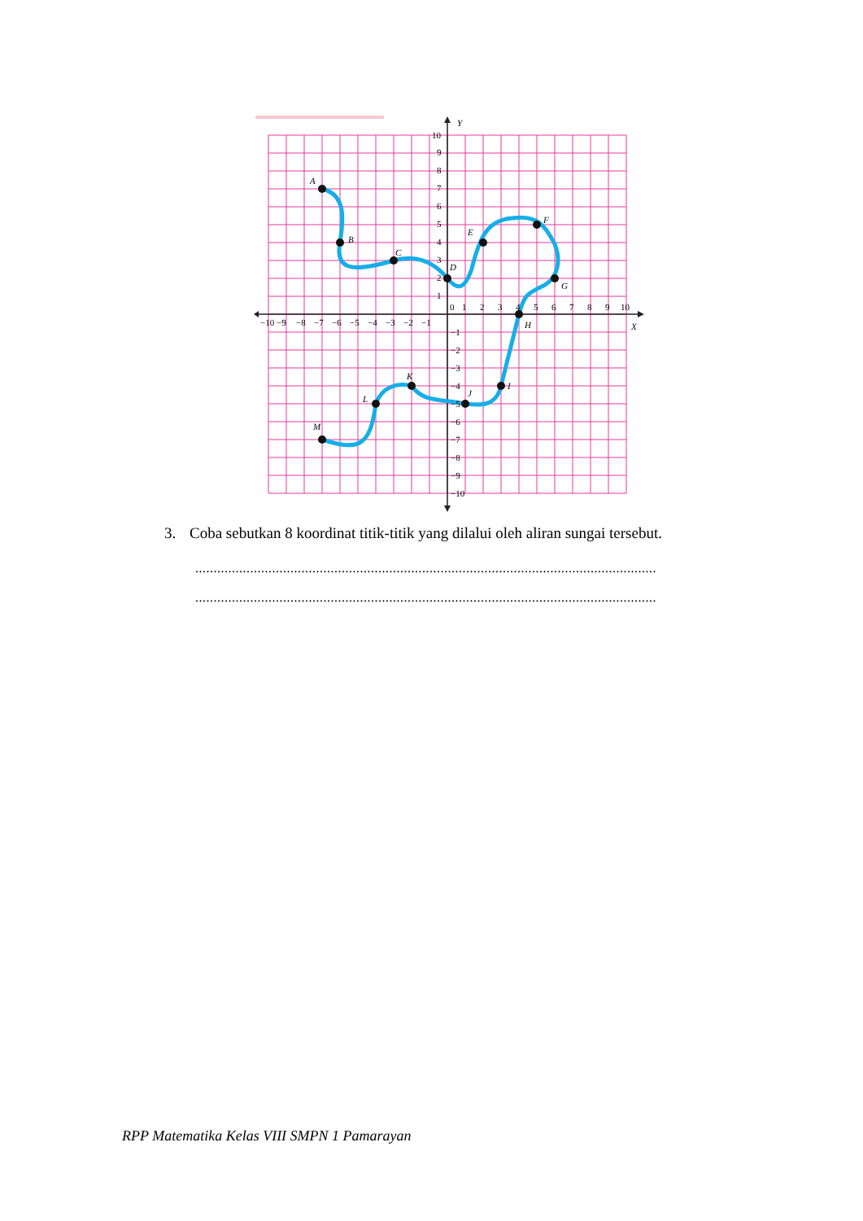A
B
C
D
E
F
G
H
I
J
K
L
M
Y
X
10
9
8
7
6
5
4
3
2
1
0
1
2
3
4
5
6
7
8
9
10
−10
−9
−8
−7
−6
−5
−4
−3
−2
−1
−1
−2
−3
−4
−5
−6
−7
−8
−9
−10
3. Coba sebutkan 8 koordinat titik-titik yang dilalui oleh aliran sungai tersebut.
..............................................................................................................................
..............................................................................................................................
RPP Matematika Kelas VIII SMPN 1 Pamarayan